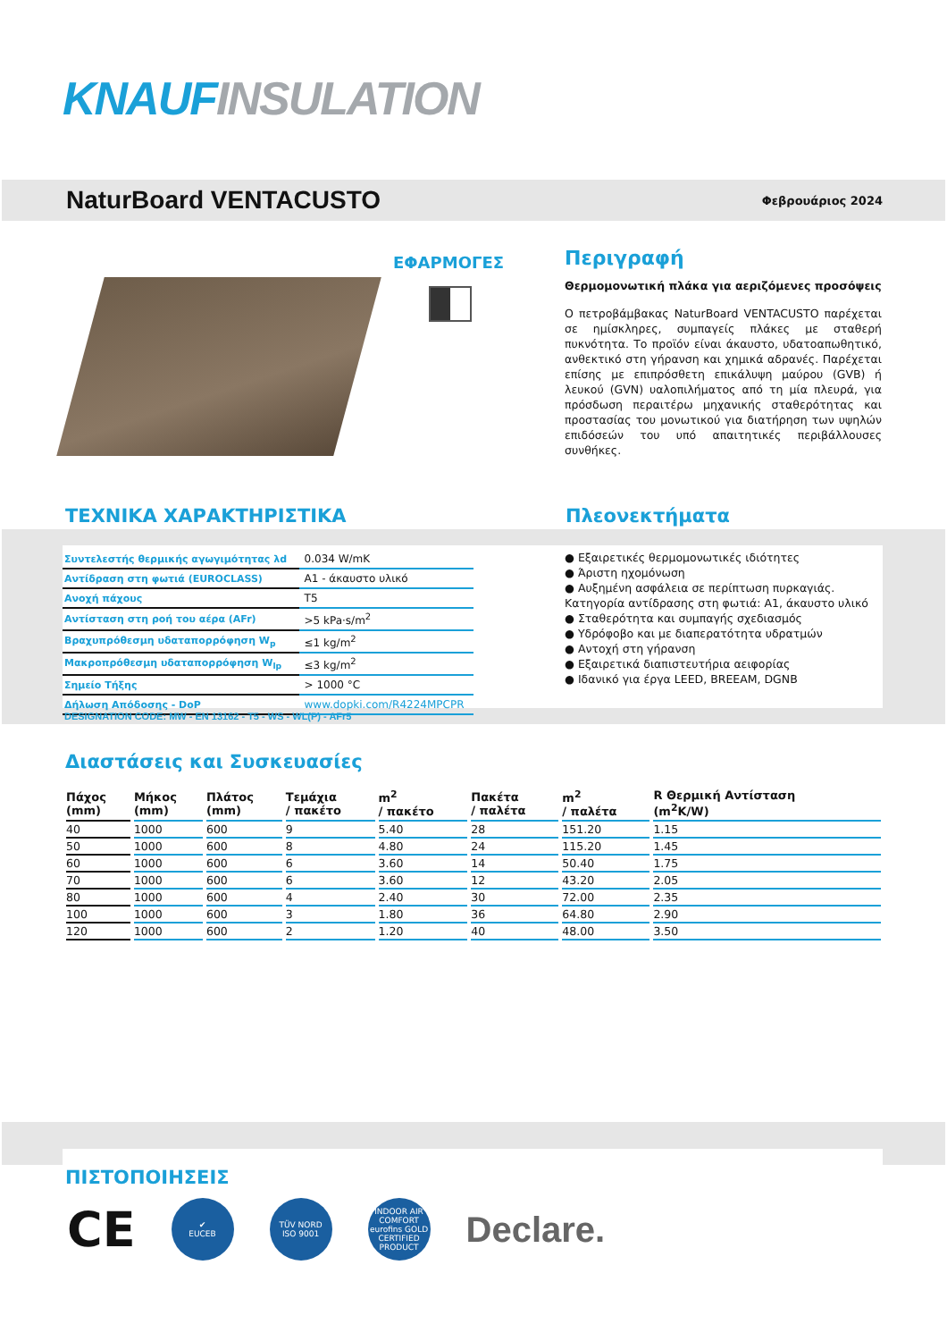KNAUF INSULATION
NaturBoard VENTACUSTO Φεβρουάριος 2024
ΕΦΑΡΜΟΓΕΣ
Περιγραφή
Θερμομονωτική πλάκα για αεριζόμενες προσόψεις
Ο πετροβάμβακας NaturBoard VENTACUSTO παρέχεται σε ημίσκληρες, συμπαγείς πλάκες με σταθερή πυκνότητα. Το προϊόν είναι άκαυστο, υδατοαπωθητικό, ανθεκτικό στη γήρανση και χημικά αδρανές. Παρέχεται επίσης με επιπρόσθετη επικάλυψη μαύρου (GVB) ή λευκού (GVN) υαλοπιλήματος από τη μία πλευρά, για πρόσδωση περαιτέρω μηχανικής σταθερότητας και προστασίας του μονωτικού για διατήρηση των υψηλών επιδόσεών του υπό απαιτητικές περιβάλλουσες συνθήκες.
ΤΕΧΝΙΚΑ ΧΑΡΑΚΤΗΡΙΣΤΙΚΑ Πλεονεκτήματα
| Συντελεστής θερμικής αγωγιμότητας λd | 0.034 W/mK |
| Αντίδραση στη φωτιά (EUROCLASS) | A1 - άκαυστο υλικό |
| Ανοχή πάχους | T5 |
| Αντίσταση στη ροή του αέρα (AFr) | >5 kPa·s/m<sup>2</sup> |
| Βραχυπρόθεσμη υδαταπορρόφηση W<sub>p</sub> | ≤1 kg/m<sup>2</sup> |
| Μακροπρόθεσμη υδαταπορρόφηση W<sub>lp</sub> | ≤3 kg/m<sup>2</sup> |
| Σημείο Τήξης | > 1000 °C |
| Δήλωση Απόδοσης - DoP | www.dopki.com/R4224MPCPR |
● Εξαιρετικές θερμομονωτικές ιδιότητες
● Άριστη ηχομόνωση
● Αυξημένη ασφάλεια σε περίπτωση πυρκαγιάς. Κατηγορία αντίδρασης στη φωτιά: A1, άκαυστο υλικό
● Σταθερότητα και συμπαγής σχεδιασμός
● Υδρόφοβο και με διαπερατότητα υδρατμών
● Αντοχή στη γήρανση
● Εξαιρετικά διαπιστευτήρια αειφορίας
● Ιδανικό για έργα LEED, BREEAM, DGNB
DESIGNATION CODE: MW - EN 13162 - T5 - WS - WL(P) - AFr5
Διαστάσεις και Συσκευασίες
| Πάχος (mm) | Μήκος (mm) | Πλάτος (mm) | Τεμάχια / πακέτο | m<sup>2</sup> / πακέτο | Πακέτα / παλέτα | m<sup>2</sup> / παλέτα | R Θερμική Αντίσταση (m<sup>2</sup>K/W) |
| --- | --- | --- | --- | --- | --- | --- | --- |
| 40 | 1000 | 600 | 9 | 5.40 | 28 | 151.20 | 1.15 |
| 50 | 1000 | 600 | 8 | 4.80 | 24 | 115.20 | 1.45 |
| 60 | 1000 | 600 | 6 | 3.60 | 14 | 50.40 | 1.75 |
| 70 | 1000 | 600 | 6 | 3.60 | 12 | 43.20 | 2.05 |
| 80 | 1000 | 600 | 4 | 2.40 | 30 | 72.00 | 2.35 |
| 100 | 1000 | 600 | 3 | 1.80 | 36 | 64.80 | 2.90 |
| 120 | 1000 | 600 | 2 | 1.20 | 40 | 48.00 | 3.50 |
ΠΙΣΤΟΠΟΙΗΣΕΙΣ
CE
✔
EUCEB
TÜV NORD
ISO 9001
INDOOR AIR COMFORT
eurofins GOLD
CERTIFIED PRODUCT
Declare.